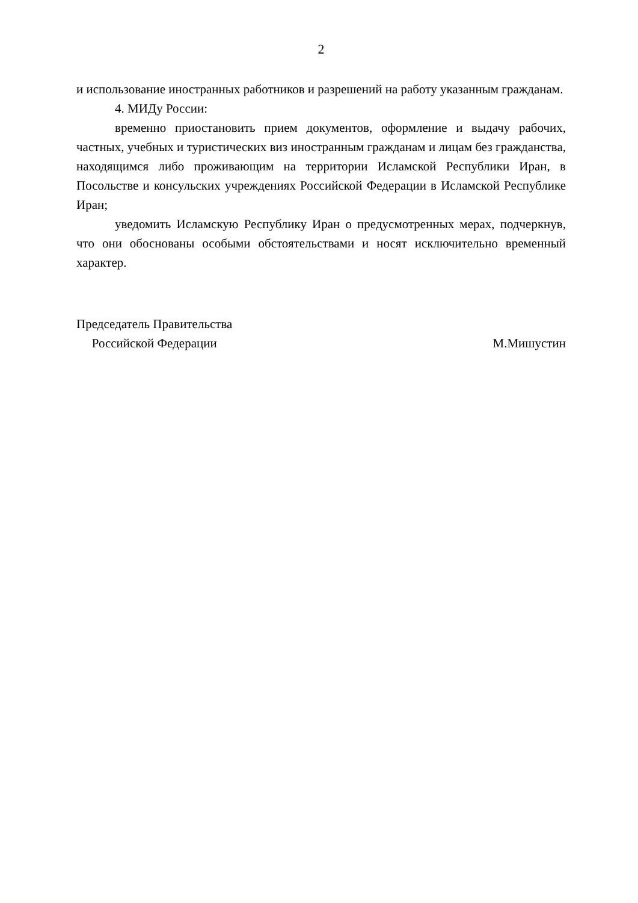2
и использование иностранных работников и разрешений на работу указанным гражданам.
4. МИДу России:
временно приостановить прием документов, оформление и выдачу рабочих, частных, учебных и туристических виз иностранным гражданам и лицам без гражданства, находящимся либо проживающим на территории Исламской Республики Иран, в Посольстве и консульских учреждениях Российской Федерации в Исламской Республике Иран;
уведомить Исламскую Республику Иран о предусмотренных мерах, подчеркнув, что они обоснованы особыми обстоятельствами и носят исключительно временный характер.
Председатель Правительства
Российской Федерации
М.Мишустин